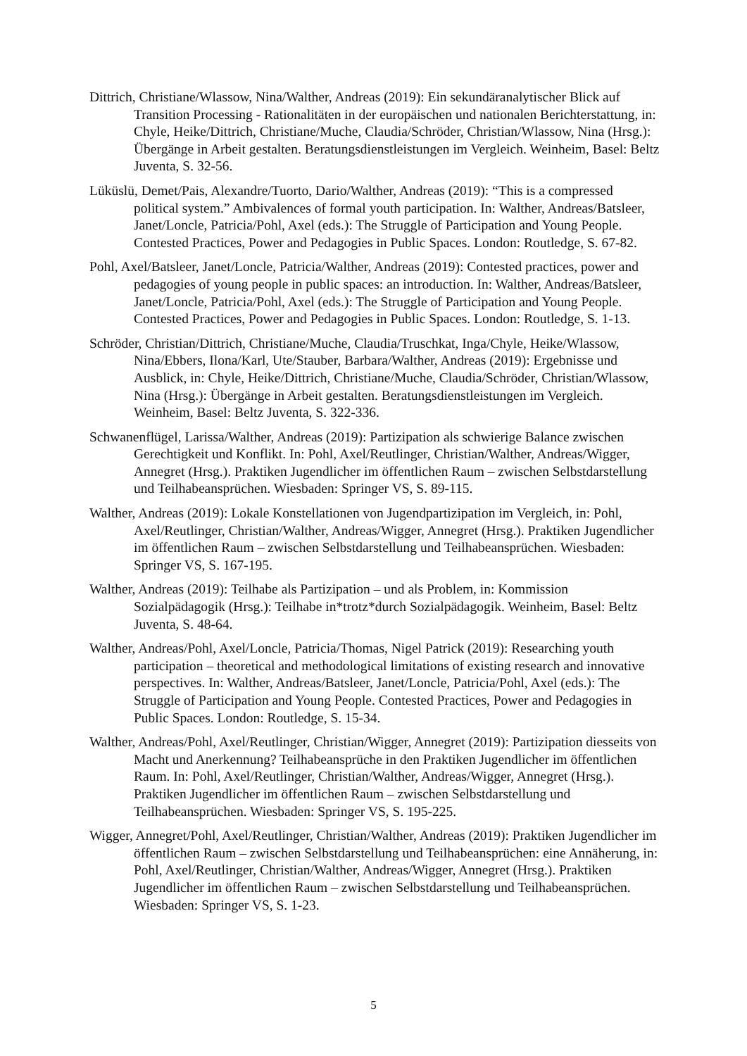Dittrich, Christiane/Wlassow, Nina/Walther, Andreas (2019): Ein sekundäranalytischer Blick auf Transition Processing - Rationalitäten in der europäischen und nationalen Berichterstattung, in: Chyle, Heike/Dittrich, Christiane/Muche, Claudia/Schröder, Christian/Wlassow, Nina (Hrsg.): Übergänge in Arbeit gestalten. Beratungsdienstleistungen im Vergleich. Weinheim, Basel: Beltz Juventa, S. 32-56.
Lüküslü, Demet/Pais, Alexandre/Tuorto, Dario/Walther, Andreas (2019): “This is a compressed political system.” Ambivalences of formal youth participation. In: Walther, Andreas/Batsleer, Janet/Loncle, Patricia/Pohl, Axel (eds.): The Struggle of Participation and Young People. Contested Practices, Power and Pedagogies in Public Spaces. London: Routledge, S. 67-82.
Pohl, Axel/Batsleer, Janet/Loncle, Patricia/Walther, Andreas (2019): Contested practices, power and pedagogies of young people in public spaces: an introduction. In: Walther, Andreas/Batsleer, Janet/Loncle, Patricia/Pohl, Axel (eds.): The Struggle of Participation and Young People. Contested Practices, Power and Pedagogies in Public Spaces. London: Routledge, S. 1-13.
Schröder, Christian/Dittrich, Christiane/Muche, Claudia/Truschkat, Inga/Chyle, Heike/Wlassow, Nina/Ebbers, Ilona/Karl, Ute/Stauber, Barbara/Walther, Andreas (2019): Ergebnisse und Ausblick, in: Chyle, Heike/Dittrich, Christiane/Muche, Claudia/Schröder, Christian/Wlassow, Nina (Hrsg.): Übergänge in Arbeit gestalten. Beratungsdienstleistungen im Vergleich. Weinheim, Basel: Beltz Juventa, S. 322-336.
Schwanenflügel, Larissa/Walther, Andreas (2019): Partizipation als schwierige Balance zwischen Gerechtigkeit und Konflikt. In: Pohl, Axel/Reutlinger, Christian/Walther, Andreas/Wigger, Annegret (Hrsg.). Praktiken Jugendlicher im öffentlichen Raum – zwischen Selbstdarstellung und Teilhabeansprüchen. Wiesbaden: Springer VS, S. 89-115.
Walther, Andreas (2019): Lokale Konstellationen von Jugendpartizipation im Vergleich, in: Pohl, Axel/Reutlinger, Christian/Walther, Andreas/Wigger, Annegret (Hrsg.). Praktiken Jugendlicher im öffentlichen Raum – zwischen Selbstdarstellung und Teilhabeansprüchen. Wiesbaden: Springer VS, S. 167-195.
Walther, Andreas (2019): Teilhabe als Partizipation – und als Problem, in: Kommission Sozialpädagogik (Hrsg.): Teilhabe in*trotz*durch Sozialpädagogik. Weinheim, Basel: Beltz Juventa, S. 48-64.
Walther, Andreas/Pohl, Axel/Loncle, Patricia/Thomas, Nigel Patrick (2019): Researching youth participation – theoretical and methodological limitations of existing research and innovative perspectives. In: Walther, Andreas/Batsleer, Janet/Loncle, Patricia/Pohl, Axel (eds.): The Struggle of Participation and Young People. Contested Practices, Power and Pedagogies in Public Spaces. London: Routledge, S. 15-34.
Walther, Andreas/Pohl, Axel/Reutlinger, Christian/Wigger, Annegret (2019): Partizipation diesseits von Macht und Anerkennung? Teilhabeansprüche in den Praktiken Jugendlicher im öffentlichen Raum. In: Pohl, Axel/Reutlinger, Christian/Walther, Andreas/Wigger, Annegret (Hrsg.). Praktiken Jugendlicher im öffentlichen Raum – zwischen Selbstdarstellung und Teilhabeansprüchen. Wiesbaden: Springer VS, S. 195-225.
Wigger, Annegret/Pohl, Axel/Reutlinger, Christian/Walther, Andreas (2019): Praktiken Jugendlicher im öffentlichen Raum – zwischen Selbstdarstellung und Teilhabeansprüchen: eine Annäherung, in: Pohl, Axel/Reutlinger, Christian/Walther, Andreas/Wigger, Annegret (Hrsg.). Praktiken Jugendlicher im öffentlichen Raum – zwischen Selbstdarstellung und Teilhabeansprüchen. Wiesbaden: Springer VS, S. 1-23.
5